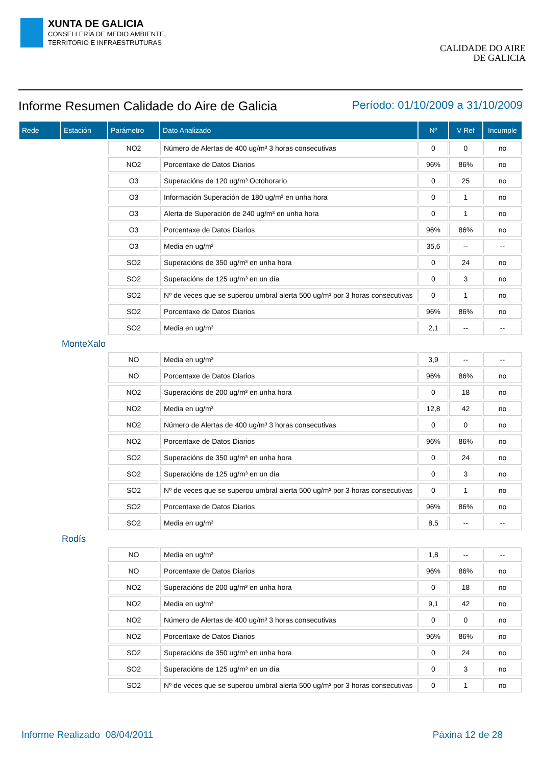XUNTA DE GALICIA
CONSELLERÍA DE MEDIO AMBIENTE,
TERRITORIO E INFRAESTRUTURAS
CALIDADE DO AIRE
DE GALICIA
Informe Resumen Calidade do Aire de Galicia
Período: 01/10/2009 a 31/10/2009
| Rede | Estación | Parámetro | Dato Analizado | Nº | V Ref | Incumple |
| --- | --- | --- | --- | --- | --- | --- |
| | | NO2 | Número de Alertas de 400 ug/m³ 3 horas consecutivas | 0 | 0 | no |
| | | NO2 | Porcentaxe de Datos Diarios | 96% | 86% | no |
| | | O3 | Superacións de 120 ug/m³ Octohorario | 0 | 25 | no |
| | | O3 | Información Superación de 180 ug/m³ en unha hora | 0 | 1 | no |
| | | O3 | Alerta de Superación de 240 ug/m³ en unha hora | 0 | 1 | no |
| | | O3 | Porcentaxe de Datos Diarios | 96% | 86% | no |
| | | O3 | Media en ug/m³ | 35,6 | -- | -- |
| | | SO2 | Superacións de 350 ug/m³ en unha hora | 0 | 24 | no |
| | | SO2 | Superacións de 125 ug/m³ en un día | 0 | 3 | no |
| | | SO2 | Nº de veces que se superou umbral alerta 500 ug/m³ por 3 horas consecutivas | 0 | 1 | no |
| | | SO2 | Porcentaxe de Datos Diarios | 96% | 86% | no |
| | | SO2 | Media en ug/m³ | 2,1 | -- | -- |
| | MonteXalo | | | | | |
| | | NO | Media en ug/m³ | 3,9 | -- | -- |
| | | NO | Porcentaxe de Datos Diarios | 96% | 86% | no |
| | | NO2 | Superacións de 200 ug/m³ en unha hora | 0 | 18 | no |
| | | NO2 | Media en ug/m³ | 12,8 | 42 | no |
| | | NO2 | Número de Alertas de 400 ug/m³ 3 horas consecutivas | 0 | 0 | no |
| | | NO2 | Porcentaxe de Datos Diarios | 96% | 86% | no |
| | | SO2 | Superacións de 350 ug/m³ en unha hora | 0 | 24 | no |
| | | SO2 | Superacións de 125 ug/m³ en un día | 0 | 3 | no |
| | | SO2 | Nº de veces que se superou umbral alerta 500 ug/m³ por 3 horas consecutivas | 0 | 1 | no |
| | | SO2 | Porcentaxe de Datos Diarios | 96% | 86% | no |
| | | SO2 | Media en ug/m³ | 8,5 | -- | -- |
| | Rodís | | | | | |
| | | NO | Media en ug/m³ | 1,8 | -- | -- |
| | | NO | Porcentaxe de Datos Diarios | 96% | 86% | no |
| | | NO2 | Superacións de 200 ug/m³ en unha hora | 0 | 18 | no |
| | | NO2 | Media en ug/m³ | 9,1 | 42 | no |
| | | NO2 | Número de Alertas de 400 ug/m³ 3 horas consecutivas | 0 | 0 | no |
| | | NO2 | Porcentaxe de Datos Diarios | 96% | 86% | no |
| | | SO2 | Superacións de 350 ug/m³ en unha hora | 0 | 24 | no |
| | | SO2 | Superacións de 125 ug/m³ en un día | 0 | 3 | no |
| | | SO2 | Nº de veces que se superou umbral alerta 500 ug/m³ por 3 horas consecutivas | 0 | 1 | no |
Informe Realizado 08/04/2011 Páxina 12 de 28